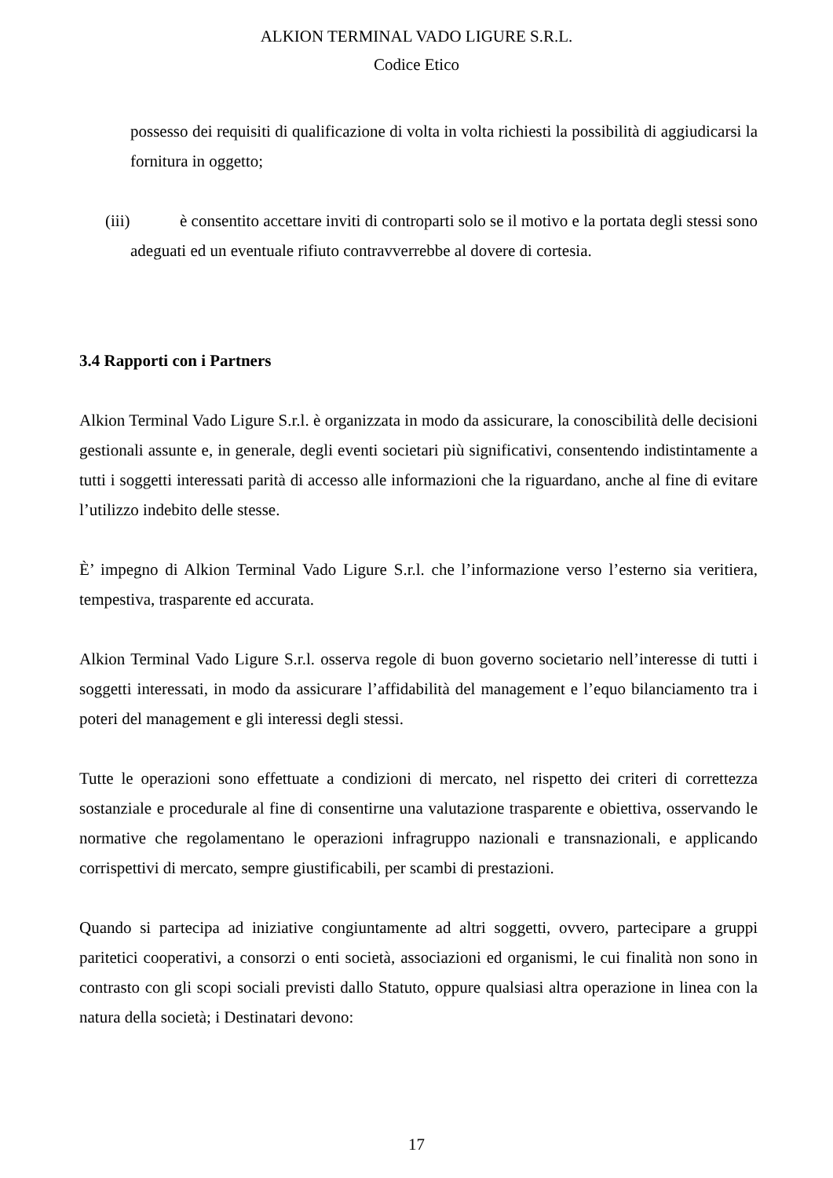ALKION TERMINAL VADO LIGURE S.R.L.
Codice Etico
possesso dei requisiti di qualificazione di volta in volta richiesti la possibilità di aggiudicarsi la fornitura in oggetto;
(iii) è consentito accettare inviti di controparti solo se il motivo e la portata degli stessi sono adeguati ed un eventuale rifiuto contravverrebbe al dovere di cortesia.
3.4 Rapporti con i Partners
Alkion Terminal Vado Ligure S.r.l. è organizzata in modo da assicurare, la conoscibilità delle decisioni gestionali assunte e, in generale, degli eventi societari più significativi, consentendo indistintamente a tutti i soggetti interessati parità di accesso alle informazioni che la riguardano, anche al fine di evitare l’utilizzo indebito delle stesse.
È’ impegno di Alkion Terminal Vado Ligure S.r.l. che l’informazione verso l’esterno sia veritiera, tempestiva, trasparente ed accurata.
Alkion Terminal Vado Ligure S.r.l. osserva regole di buon governo societario nell’interesse di tutti i soggetti interessati, in modo da assicurare l’affidabilità del management e l’equo bilanciamento tra i poteri del management e gli interessi degli stessi.
Tutte le operazioni sono effettuate a condizioni di mercato, nel rispetto dei criteri di correttezza sostanziale e procedurale al fine di consentirne una valutazione trasparente e obiettiva, osservando le normative che regolamentano le operazioni infragruppo nazionali e transnazionali, e applicando corrispettivi di mercato, sempre giustificabili, per scambi di prestazioni.
Quando si partecipa ad iniziative congiuntamente ad altri soggetti, ovvero, partecipare a gruppi paritetici cooperativi, a consorzi o enti società, associazioni ed organismi, le cui finalità non sono in contrasto con gli scopi sociali previsti dallo Statuto, oppure qualsiasi altra operazione in linea con la natura della società; i Destinatari devono:
17